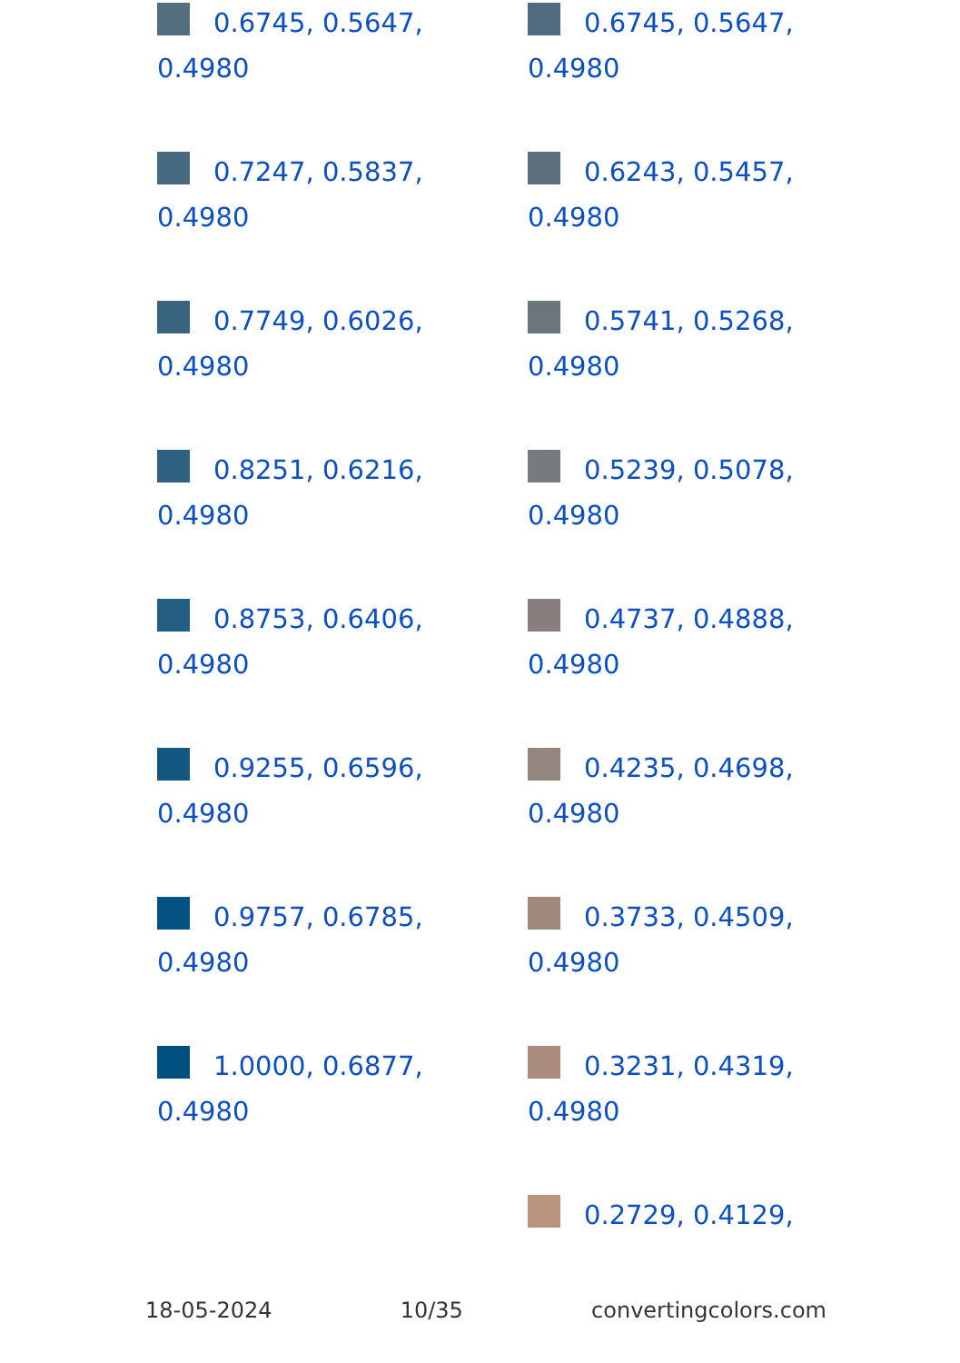0.6745, 0.5647,
0.4980
0.7247, 0.5837,
0.4980
0.7749, 0.6026,
0.4980
0.8251, 0.6216,
0.4980
0.8753, 0.6406,
0.4980
0.9255, 0.6596,
0.4980
0.9757, 0.6785,
0.4980
1.0000, 0.6877,
0.4980
0.6745, 0.5647,
0.4980
0.6243, 0.5457,
0.4980
0.5741, 0.5268,
0.4980
0.5239, 0.5078,
0.4980
0.4737, 0.4888,
0.4980
0.4235, 0.4698,
0.4980
0.3733, 0.4509,
0.4980
0.3231, 0.4319,
0.4980
0.2729, 0.4129,
18-05-2024 10/35 convertingcolors.com